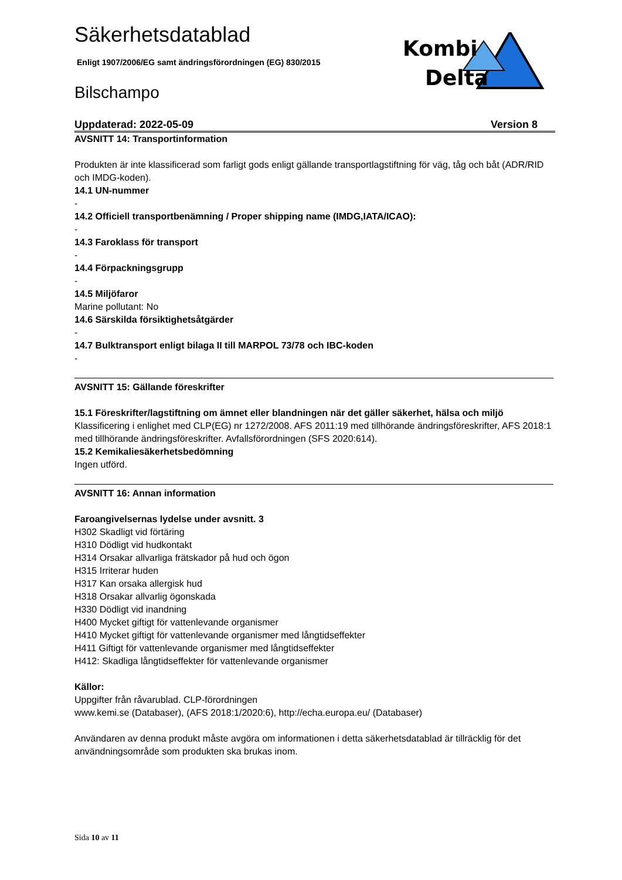Kombi
Delta
Säkerhetsdatablad
Enligt 1907/2006/EG samt ändringsförordningen (EG) 830/2015
Bilschampo
Uppdaterad: 2022-05-09 Version 8
AVSNITT 14: Transportinformation
Produkten är inte klassificerad som farligt gods enligt gällande transportlagstiftning för väg, tåg och båt (ADR/RID och IMDG-koden).
14.1 UN-nummer
-
14.2 Officiell transportbenämning / Proper shipping name (IMDG,IATA/ICAO):
-
14.3 Faroklass för transport
-
14.4 Förpackningsgrupp
-
14.5 Miljöfaror
Marine pollutant: No
14.6 Särskilda försiktighetsåtgärder
-
14.7 Bulktransport enligt bilaga II till MARPOL 73/78 och IBC-koden
-
AVSNITT 15: Gällande föreskrifter
15.1 Föreskrifter/lagstiftning om ämnet eller blandningen när det gäller säkerhet, hälsa och miljö
Klassificering i enlighet med CLP(EG) nr 1272/2008. AFS 2011:19 med tillhörande ändringsföreskrifter, AFS 2018:1 med tillhörande ändringsföreskrifter. Avfallsförordningen (SFS 2020:614).
15.2 Kemikaliesäkerhetsbedömning
Ingen utförd.
AVSNITT 16: Annan information
Faroangivelsernas lydelse under avsnitt. 3
H302 Skadligt vid förtäring
H310 Dödligt vid hudkontakt
H314 Orsakar allvarliga frätskador på hud och ögon
H315 Irriterar huden
H317 Kan orsaka allergisk hud
H318 Orsakar allvarlig ögonskada
H330 Dödligt vid inandning
H400 Mycket giftigt för vattenlevande organismer
H410 Mycket giftigt för vattenlevande organismer med långtidseffekter
H411 Giftigt för vattenlevande organismer med långtidseffekter
H412: Skadliga långtidseffekter för vattenlevande organismer
Källor:
Uppgifter från råvarublad. CLP-förordningen
www.kemi.se (Databaser), (AFS 2018:1/2020:6), http://echa.europa.eu/ (Databaser)
Användaren av denna produkt måste avgöra om informationen i detta säkerhetsdatablad är tillräcklig för det användningsområde som produkten ska brukas inom.
Sida 10 av 11